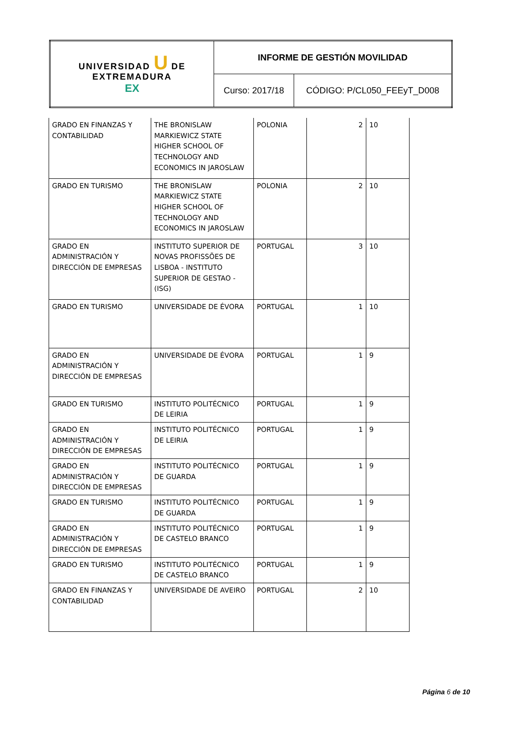| UNIVERSIDAD U DE EXTREMADURA EX | INFORME DE GESTIÓN MOVILIDAD | |
| | Curso: 2017/18 | CÓDIGO: P/CL050_FEEyT_D008 |
| GRADO EN FINANZAS Y CONTABILIDAD | THE BRONISLAW MARKIEWICZ STATE HIGHER SCHOOL OF TECHNOLOGY AND ECONOMICS IN JAROSLAW | POLONIA | 2 | 10 |
| GRADO EN TURISMO | THE BRONISLAW MARKIEWICZ STATE HIGHER SCHOOL OF TECHNOLOGY AND ECONOMICS IN JAROSLAW | POLONIA | 2 | 10 |
| GRADO EN ADMINISTRACIÓN Y DIRECCIÓN DE EMPRESAS | INSTITUTO SUPERIOR DE NOVAS PROFISSÕES DE LISBOA - INSTITUTO SUPERIOR DE GESTAO - (ISG) | PORTUGAL | 3 | 10 |
| GRADO EN TURISMO | UNIVERSIDADE DE ÉVORA | PORTUGAL | 1 | 10 |
| GRADO EN ADMINISTRACIÓN Y DIRECCIÓN DE EMPRESAS | UNIVERSIDADE DE ÉVORA | PORTUGAL | 1 | 9 |
| GRADO EN TURISMO | INSTITUTO POLITÉCNICO DE LEIRIA | PORTUGAL | 1 | 9 |
| GRADO EN ADMINISTRACIÓN Y DIRECCIÓN DE EMPRESAS | INSTITUTO POLITÉCNICO DE LEIRIA | PORTUGAL | 1 | 9 |
| GRADO EN ADMINISTRACIÓN Y DIRECCIÓN DE EMPRESAS | INSTITUTO POLITÉCNICO DE GUARDA | PORTUGAL | 1 | 9 |
| GRADO EN TURISMO | INSTITUTO POLITÉCNICO DE GUARDA | PORTUGAL | 1 | 9 |
| GRADO EN ADMINISTRACIÓN Y DIRECCIÓN DE EMPRESAS | INSTITUTO POLITÉCNICO DE CASTELO BRANCO | PORTUGAL | 1 | 9 |
| GRADO EN TURISMO | INSTITUTO POLITÉCNICO DE CASTELO BRANCO | PORTUGAL | 1 | 9 |
| GRADO EN FINANZAS Y CONTABILIDAD | UNIVERSIDADE DE AVEIRO | PORTUGAL | 2 | 10 |
Página 6 de 10